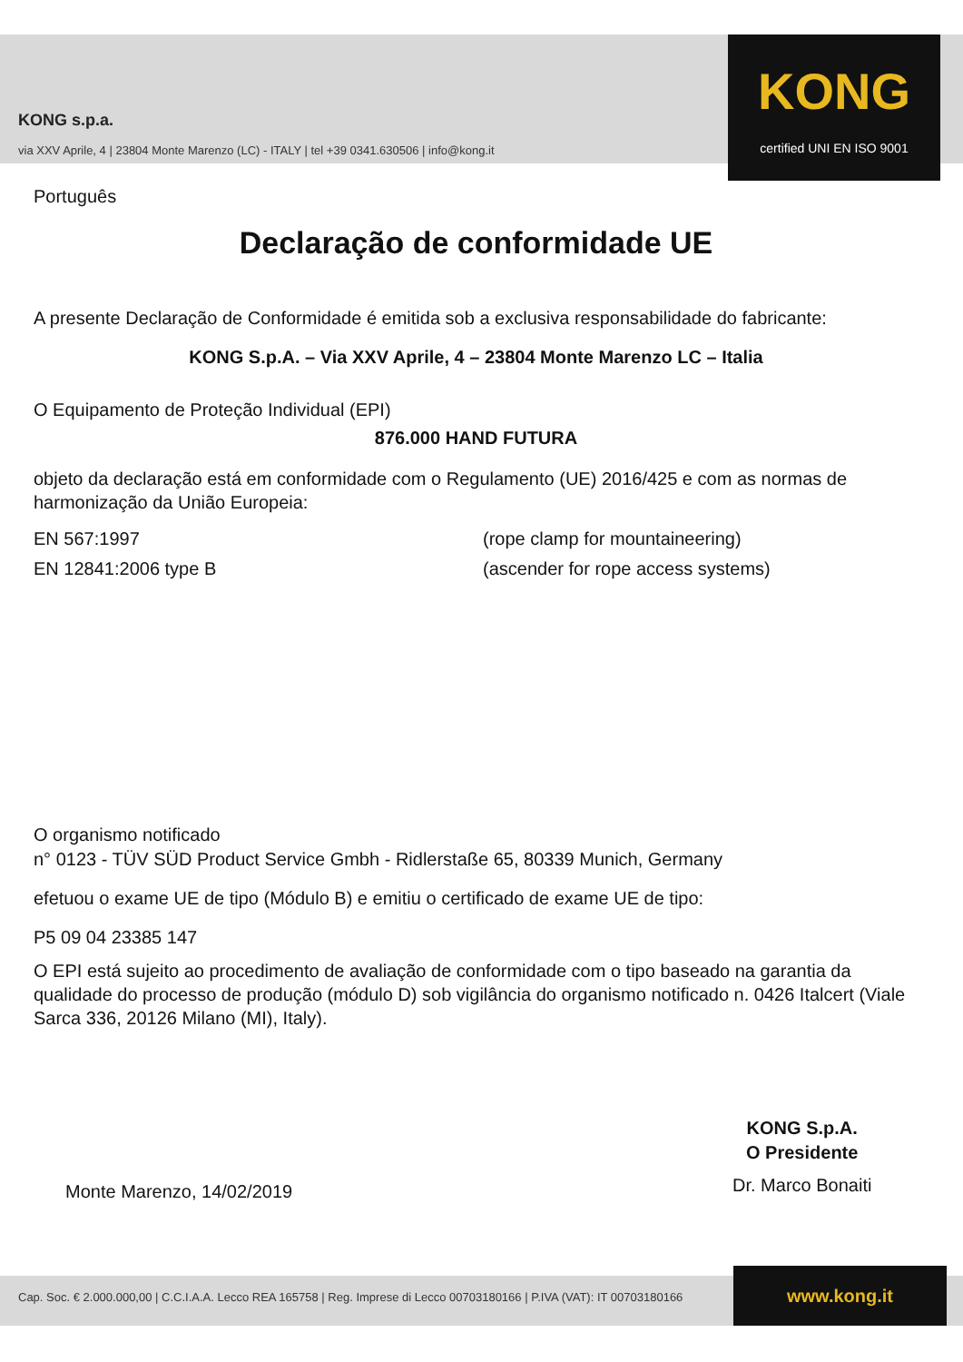KONG s.p.a.
via XXV Aprile, 4 | 23804 Monte Marenzo (LC) - ITALY | tel +39 0341.630506 | info@kong.it
KONG
certified UNI EN ISO 9001
Português
Declaração de conformidade UE
A presente Declaração de Conformidade é emitida sob a exclusiva responsabilidade do fabricante:
KONG S.p.A. – Via XXV Aprile, 4 – 23804 Monte Marenzo LC – Italia
O Equipamento de Proteção Individual (EPI)
876.000 HAND FUTURA
objeto da declaração está em conformidade com o Regulamento (UE) 2016/425 e com as normas de harmonização da União Europeia:
EN 567:1997 (rope clamp for mountaineering)
EN 12841:2006 type B (ascender for rope access systems)
O organismo notificado
n° 0123 - TÜV SÜD Product Service Gmbh - Ridlerstaße 65, 80339 Munich, Germany
efetuou o exame UE de tipo (Módulo B) e emitiu o certificado de exame UE de tipo:
P5 09 04 23385 147
O EPI está sujeito ao procedimento de avaliação de conformidade com o tipo baseado na garantia da qualidade do processo de produção (módulo D) sob vigilância do organismo notificado n. 0426 Italcert (Viale Sarca 336, 20126 Milano (MI), Italy).
Monte Marenzo, 14/02/2019
KONG S.p.A.
O Presidente
Dr. Marco Bonaiti
Cap. Soc. € 2.000.000,00 | C.C.I.A.A. Lecco REA 165758 | Reg. Imprese di Lecco 00703180166 | P.IVA (VAT): IT 00703180166
www.kong.it